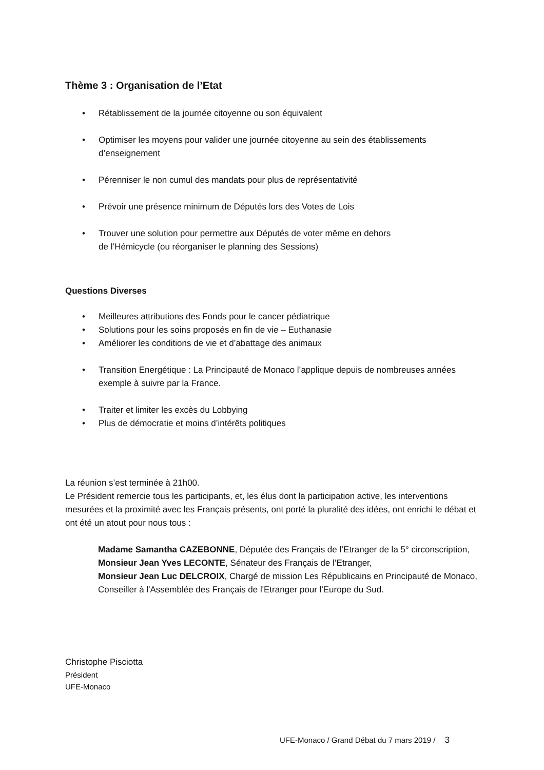Thème 3 : Organisation de l’Etat
Rétablissement de la journée citoyenne ou son équivalent
Optimiser les moyens pour valider une journée citoyenne au sein des établissements d’enseignement
Pérenniser le non cumul des mandats pour plus de représentativité
Prévoir une présence minimum de Députés lors des Votes de Lois
Trouver une solution pour permettre aux Députés de voter même en dehors
de l’Hémicycle (ou réorganiser le planning des Sessions)
Questions Diverses
Meilleures attributions des Fonds pour le cancer pédiatrique
Solutions pour les soins proposés en fin de vie – Euthanasie
Améliorer les conditions de vie et d’abattage des animaux
Transition Energétique : La Principauté de Monaco l’applique depuis de nombreuses années exemple à suivre par la France.
Traiter et limiter les excès du Lobbying
Plus de démocratie et moins d’intérêts politiques
La réunion s’est terminée à 21h00.
Le Président remercie tous les participants, et, les élus dont la participation active, les interventions mesurées et la proximité avec les Français présents, ont porté la pluralité des idées, ont enrichi le débat et ont été un atout pour nous tous :
Madame Samantha CAZEBONNE, Députée des Français de l’Etranger de la 5° circonscription,
Monsieur Jean Yves LECONTE, Sénateur des Français de l’Etranger,
Monsieur Jean Luc DELCROIX, Chargé de mission Les Républicains en Principauté de Monaco, Conseiller à l'Assemblée des Français de l'Etranger pour l'Europe du Sud.
Christophe Pisciotta
Président
UFE-Monaco
UFE-Monaco / Grand Débat du 7 mars 2019 / 3